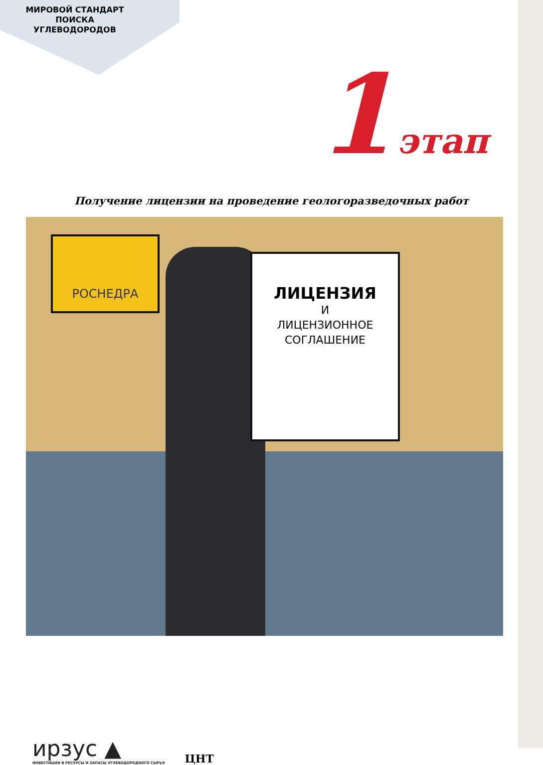МИРОВОЙ СТАНДАРТ
ПОИСКА
УГЛЕВОДОРОДОВ
1 этап
Получение лицензии на проведение геологоразведочных работ
РОСНЕДРА
ЛИЦЕНЗИЯ
И
ЛИЦЕНЗИОННОЕ
СОГЛАШЕНИЕ
ирзус ▲
ИНВЕСТИЦИИ В РЕСУРСЫ И ЗАПАСЫ УГЛЕВОДОРОДНОГО СЫРЬЯ
ЦНТ